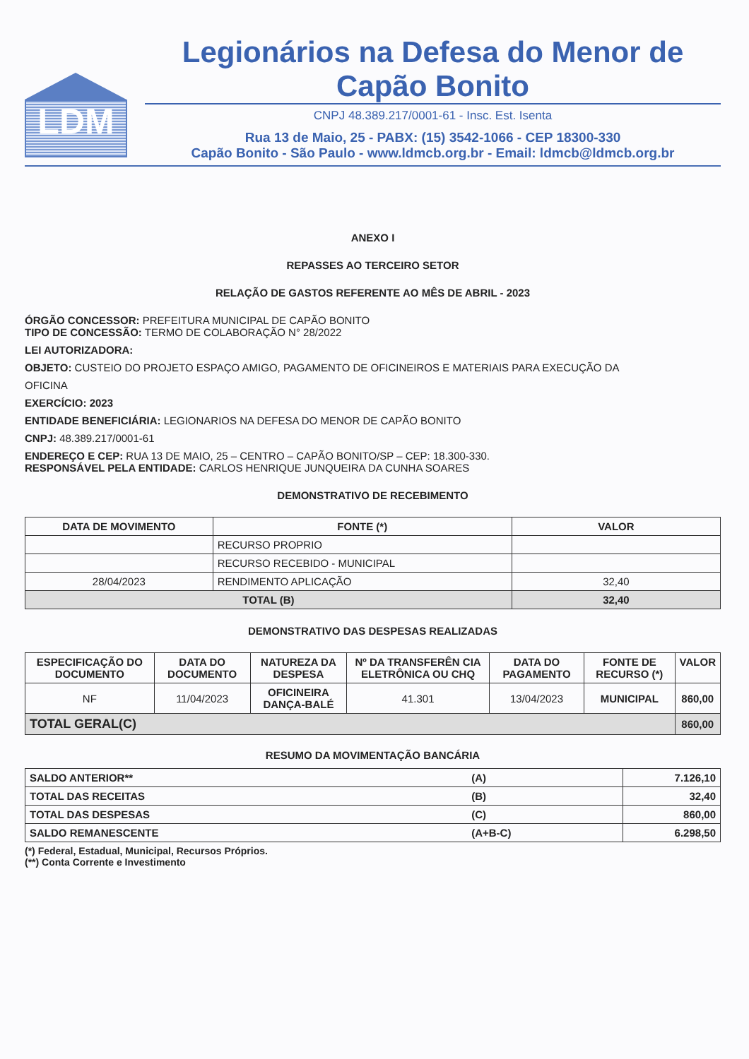LDM
Legionários na Defesa do Menor de Capão Bonito
CNPJ 48.389.217/0001-61 - Insc. Est. Isenta
Rua 13 de Maio, 25 - PABX: (15) 3542-1066 - CEP 18300-330
Capão Bonito - São Paulo - www.ldmcb.org.br - Email: ldmcb@ldmcb.org.br
ANEXO I
REPASSES AO TERCEIRO SETOR
RELAÇÃO DE GASTOS REFERENTE AO MÊS DE ABRIL - 2023
ÓRGÃO CONCESSOR: PREFEITURA MUNICIPAL DE CAPÃO BONITO
TIPO DE CONCESSÃO: TERMO DE COLABORAÇÃO N° 28/2022
LEI AUTORIZADORA:
OBJETO: CUSTEIO DO PROJETO ESPAÇO AMIGO, PAGAMENTO DE OFICINEIROS E MATERIAIS PARA EXECUÇÃO DA
OFICINA
EXERCÍCIO: 2023
ENTIDADE BENEFICIÁRIA: LEGIONARIOS NA DEFESA DO MENOR DE CAPÃO BONITO
CNPJ: 48.389.217/0001-61
ENDEREÇO E CEP: RUA 13 DE MAIO, 25 – CENTRO – CAPÃO BONITO/SP – CEP: 18.300-330.
RESPONSÁVEL PELA ENTIDADE: CARLOS HENRIQUE JUNQUEIRA DA CUNHA SOARES
DEMONSTRATIVO DE RECEBIMENTO
| DATA DE MOVIMENTO | FONTE (*) | VALOR |
| --- | --- | --- |
| | RECURSO PROPRIO | |
| | RECURSO RECEBIDO - MUNICIPAL | |
| 28/04/2023 | RENDIMENTO APLICAÇÃO | 32,40 |
| TOTAL (B) | | 32,40 |
DEMONSTRATIVO DAS DESPESAS REALIZADAS
| ESPECIFICAÇÃO DO DOCUMENTO | DATA DO DOCUMENTO | NATUREZA DA DESPESA | Nº DA TRANSFERÊN CIA ELETRÔNICA OU CHQ | DATA DO PAGAMENTO | FONTE DE RECURSO (*) | VALOR |
| --- | --- | --- | --- | --- | --- | --- |
| NF | 11/04/2023 | OFICINEIRA DANÇA-BALÉ | 41.301 | 13/04/2023 | MUNICIPAL | 860,00 |
| TOTAL GERAL(C) | | | | | | 860,00 |
RESUMO DA MOVIMENTAÇÃO BANCÁRIA
| SALDO ANTERIOR** | (A) | 7.126,10 |
| TOTAL DAS RECEITAS | (B) | 32,40 |
| TOTAL DAS DESPESAS | (C) | 860,00 |
| SALDO REMANESCENTE | (A+B-C) | 6.298,50 |
(*) Federal, Estadual, Municipal, Recursos Próprios.
(**) Conta Corrente e Investimento